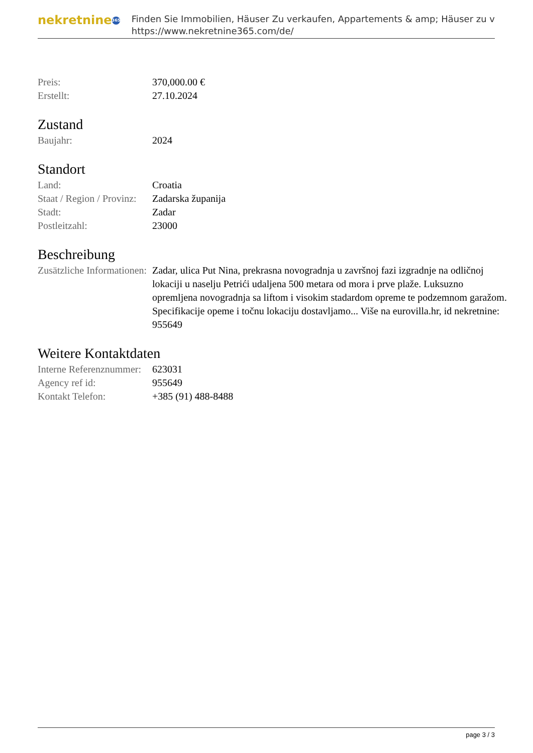nekretnine 365
Finden Sie Immobilien, Häuser Zu verkaufen, Appartements & amp; Häuser zu v
https://www.nekretnine365.com/de/
| Preis: | 370,000.00 € |
| Erstellt: | 27.10.2024 |
Zustand
| Baujahr: | 2024 |
Standort
| Land: | Croatia |
| Staat / Region / Provinz: | Zadarska županija |
| Stadt: | Zadar |
| Postleitzahl: | 23000 |
Beschreibung
| Zusätzliche Informationen: | Zadar, ulica Put Nina, prekrasna novogradnja u završnoj fazi izgradnje na odličnoj lokaciji u naselju Petrići udaljena 500 metara od mora i prve plaže. Luksuzno opremljena novogradnja sa liftom i visokim stadardom opreme te podzemnom garažom. Specifikacije opeme i točnu lokaciju dostavljamo... Više na eurovilla.hr, id nekretnine: 955649 |
Weitere Kontaktdaten
| Interne Referenznummer: | 623031 |
| Agency ref id: | 955649 |
| Kontakt Telefon: | +385 (91) 488-8488 |
page 3 / 3